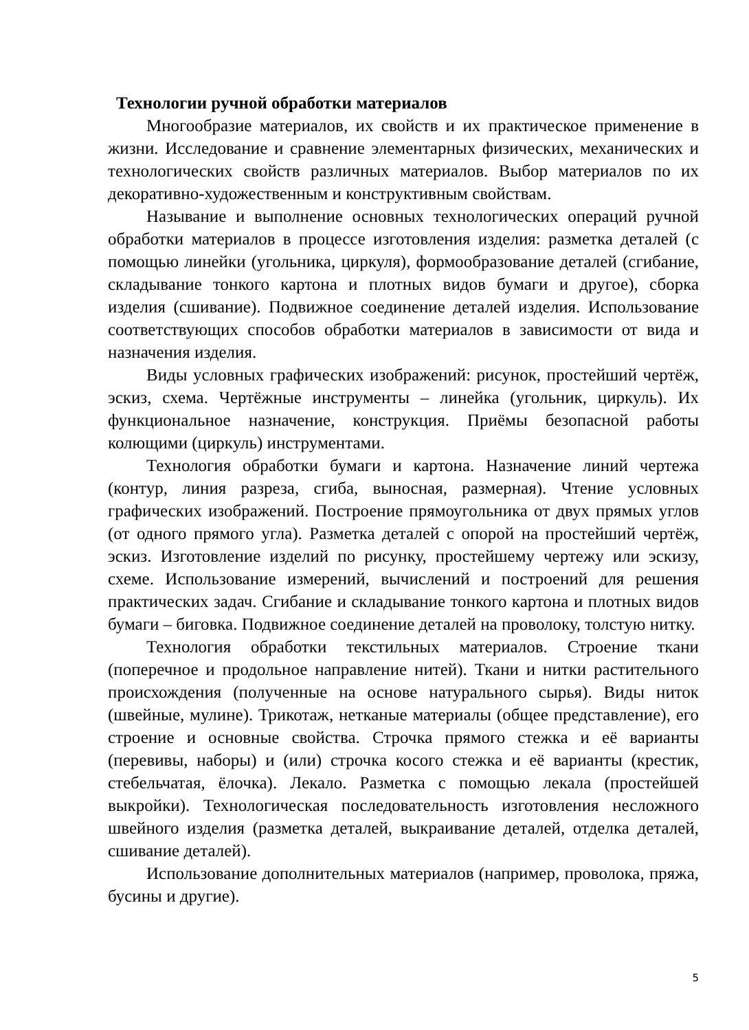Технологии ручной обработки материалов
Многообразие материалов, их свойств и их практическое применение в жизни. Исследование и сравнение элементарных физических, механических и технологических свойств различных материалов. Выбор материалов по их декоративно-художественным и конструктивным свойствам.
Называние и выполнение основных технологических операций ручной обработки материалов в процессе изготовления изделия: разметка деталей (с помощью линейки (угольника, циркуля), формообразование деталей (сгибание, складывание тонкого картона и плотных видов бумаги и другое), сборка изделия (сшивание). Подвижное соединение деталей изделия. Использование соответствующих способов обработки материалов в зависимости от вида и назначения изделия.
Виды условных графических изображений: рисунок, простейший чертёж, эскиз, схема. Чертёжные инструменты – линейка (угольник, циркуль). Их функциональное назначение, конструкция. Приёмы безопасной работы колющими (циркуль) инструментами.
Технология обработки бумаги и картона. Назначение линий чертежа (контур, линия разреза, сгиба, выносная, размерная). Чтение условных графических изображений. Построение прямоугольника от двух прямых углов (от одного прямого угла). Разметка деталей с опорой на простейший чертёж, эскиз. Изготовление изделий по рисунку, простейшему чертежу или эскизу, схеме. Использование измерений, вычислений и построений для решения практических задач. Сгибание и складывание тонкого картона и плотных видов бумаги – биговка. Подвижное соединение деталей на проволоку, толстую нитку.
Технология обработки текстильных материалов. Строение ткани (поперечное и продольное направление нитей). Ткани и нитки растительного происхождения (полученные на основе натурального сырья). Виды ниток (швейные, мулине). Трикотаж, нетканые материалы (общее представление), его строение и основные свойства. Строчка прямого стежка и её варианты (перевивы, наборы) и (или) строчка косого стежка и её варианты (крестик, стебельчатая, ёлочка). Лекало. Разметка с помощью лекала (простейшей выкройки). Технологическая последовательность изготовления несложного швейного изделия (разметка деталей, выкраивание деталей, отделка деталей, сшивание деталей).
Использование дополнительных материалов (например, проволока, пряжа, бусины и другие).
5